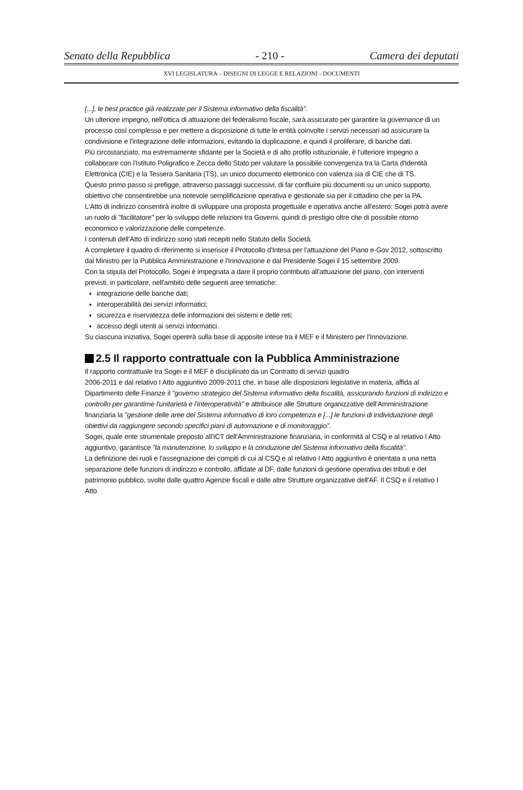Senato della Repubblica - 210 - Camera dei deputati
XVI LEGISLATURA – DISEGNI DI LEGGE E RELAZIONI - DOCUMENTI
[...], le best practice già realizzate per il Sistema informativo della fiscalità".
Un ulteriore impegno, nell'ottica di attuazione del federalismo fiscale, sarà assicurato per garantire la governance di un processo così complesso e per mettere a disposizione di tutte le entità coinvolte i servizi necessari ad assicurare la condivisione e l'integrazione delle informazioni, evitando la duplicazione, e quindi il proliferare, di banche dati.
Più circostanziato, ma estremamente sfidante per la Società e di alto profilo istituzionale, è l'ulteriore impegno a collaborare con l'Istituto Poligrafico e Zecca dello Stato per valutare la possibile convergenza tra la Carta d'Identità Elettronica (CIE) e la Tessera Sanitaria (TS), un unico documento elettronico con valenza sia di CIE che di TS.
Questo primo passo si prefigge, attraverso passaggi successivi, di far confluire più documenti su un unico supporto, obiettivo che consentirebbe una notevole semplificazione operativa e gestionale sia per il cittadino che per la PA.
L'Atto di indirizzo consentirà inoltre di sviluppare una proposta progettuale e operativa anche all'estero: Sogei potrà avere un ruolo di "facilitatore" per lo sviluppo delle relazioni tra Governi, quindi di prestigio oltre che di possibile ritorno economico e valorizzazione delle competenze.
I contenuti dell'Atto di indirizzo sono stati recepiti nello Statuto della Società.
A completare il quadro di riferimento si inserisce il Protocollo d'Intesa per l'attuazione del Piano e-Gov 2012, sottoscritto dal Ministro per la Pubblica Amministrazione e l'Innovazione e dal Presidente Sogei il 15 settembre 2009.
Con la stipula del Protocollo, Sogei è impegnata a dare il proprio contributo all'attuazione del piano, con interventi previsti, in particolare, nell'ambito delle seguenti aree tematiche:
integrazione delle banche dati;
interoperabilità dei servizi informatici;
sicurezza e riservatezza delle informazioni dei sistemi e delle reti;
accesso degli utenti ai servizi informatici.
Su ciascuna iniziativa, Sogei opererà sulla base di apposite intese tra il MEF e il Ministero per l'Innovazione.
2.5 Il rapporto contrattuale con la Pubblica Amministrazione
Il rapporto contrattuale tra Sogei e il MEF è disciplinato da un Contratto di servizi quadro
2006-2011 e dal relativo I Atto aggiuntivo 2009-2011 che, in base alle disposizioni legislative in materia, affida al Dipartimento delle Finanze il "governo strategico del Sistema informativo della fiscalità, assicurando funzioni di indirizzo e controllo per garantirne l'unitarietà e l'interoperatività" e attribuisce alle Strutture organizzative dell'Amministrazione finanziaria la "gestione delle aree del Sistema informativo di loro competenza e [...] le funzioni di individuazione degli obiettivi da raggiungere secondo specifici piani di automazione e di monitoraggio".
Sogei, quale ente strumentale preposto all'ICT dell'Amministrazione finanziaria, in conformità al CSQ e al relativo I Atto aggiuntivo, garantisce "la manutenzione, lo sviluppo e la conduzione del Sistema informativo della fiscalità".
La definizione dei ruoli e l'assegnazione dei compiti di cui al CSQ e al relativo I Atto aggiuntivo è orientata a una netta separazione delle funzioni di indirizzo e controllo, affidate al DF, dalle funzioni di gestione operativa dei tributi e del patrimonio pubblico, svolte dalle quattro Agenzie fiscali e dalle altre Strutture organizzative dell'AF. Il CSQ e il relativo I Atto